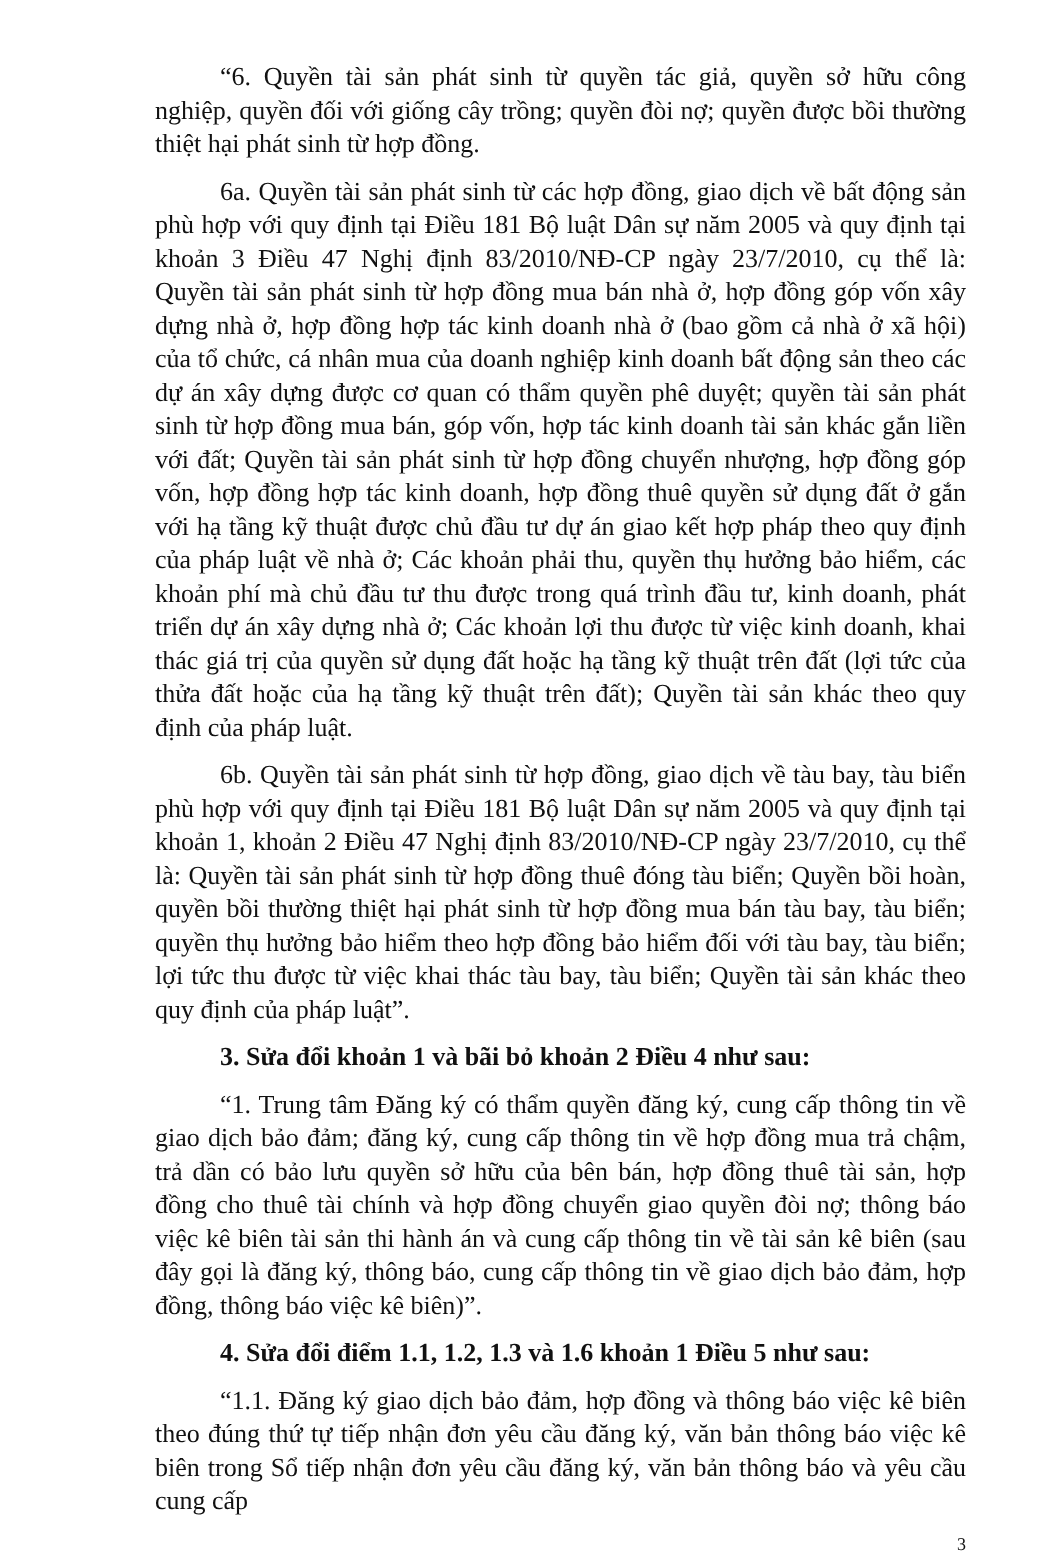“6. Quyền tài sản phát sinh từ quyền tác giả, quyền sở hữu công nghiệp, quyền đối với giống cây trồng; quyền đòi nợ; quyền được bồi thường thiệt hại phát sinh từ hợp đồng.
6a. Quyền tài sản phát sinh từ các hợp đồng, giao dịch về bất động sản phù hợp với quy định tại Điều 181 Bộ luật Dân sự năm 2005 và quy định tại khoản 3 Điều 47 Nghị định 83/2010/NĐ-CP ngày 23/7/2010, cụ thể là: Quyền tài sản phát sinh từ hợp đồng mua bán nhà ở, hợp đồng góp vốn xây dựng nhà ở, hợp đồng hợp tác kinh doanh nhà ở (bao gồm cả nhà ở xã hội) của tổ chức, cá nhân mua của doanh nghiệp kinh doanh bất động sản theo các dự án xây dựng được cơ quan có thẩm quyền phê duyệt; quyền tài sản phát sinh từ hợp đồng mua bán, góp vốn, hợp tác kinh doanh tài sản khác gắn liền với đất; Quyền tài sản phát sinh từ hợp đồng chuyển nhượng, hợp đồng góp vốn, hợp đồng hợp tác kinh doanh, hợp đồng thuê quyền sử dụng đất ở gắn với hạ tầng kỹ thuật được chủ đầu tư dự án giao kết hợp pháp theo quy định của pháp luật về nhà ở; Các khoản phải thu, quyền thụ hưởng bảo hiểm, các khoản phí mà chủ đầu tư thu được trong quá trình đầu tư, kinh doanh, phát triển dự án xây dựng nhà ở; Các khoản lợi thu được từ việc kinh doanh, khai thác giá trị của quyền sử dụng đất hoặc hạ tầng kỹ thuật trên đất (lợi tức của thửa đất hoặc của hạ tầng kỹ thuật trên đất); Quyền tài sản khác theo quy định của pháp luật.
6b. Quyền tài sản phát sinh từ hợp đồng, giao dịch về tàu bay, tàu biển phù hợp với quy định tại Điều 181 Bộ luật Dân sự năm 2005 và quy định tại khoản 1, khoản 2 Điều 47 Nghị định 83/2010/NĐ-CP ngày 23/7/2010, cụ thể là: Quyền tài sản phát sinh từ hợp đồng thuê đóng tàu biển; Quyền bồi hoàn, quyền bồi thường thiệt hại phát sinh từ hợp đồng mua bán tàu bay, tàu biển; quyền thụ hưởng bảo hiểm theo hợp đồng bảo hiểm đối với tàu bay, tàu biển; lợi tức thu được từ việc khai thác tàu bay, tàu biển; Quyền tài sản khác theo quy định của pháp luật”.
3. Sửa đổi khoản 1 và bãi bỏ khoản 2 Điều 4 như sau:
“1. Trung tâm Đăng ký có thẩm quyền đăng ký, cung cấp thông tin về giao dịch bảo đảm; đăng ký, cung cấp thông tin về hợp đồng mua trả chậm, trả dần có bảo lưu quyền sở hữu của bên bán, hợp đồng thuê tài sản, hợp đồng cho thuê tài chính và hợp đồng chuyển giao quyền đòi nợ; thông báo việc kê biên tài sản thi hành án và cung cấp thông tin về tài sản kê biên (sau đây gọi là đăng ký, thông báo, cung cấp thông tin về giao dịch bảo đảm, hợp đồng, thông báo việc kê biên)”.
4. Sửa đổi điểm 1.1, 1.2, 1.3 và 1.6 khoản 1 Điều 5 như sau:
“1.1. Đăng ký giao dịch bảo đảm, hợp đồng và thông báo việc kê biên theo đúng thứ tự tiếp nhận đơn yêu cầu đăng ký, văn bản thông báo việc kê biên trong Sổ tiếp nhận đơn yêu cầu đăng ký, văn bản thông báo và yêu cầu cung cấp
3